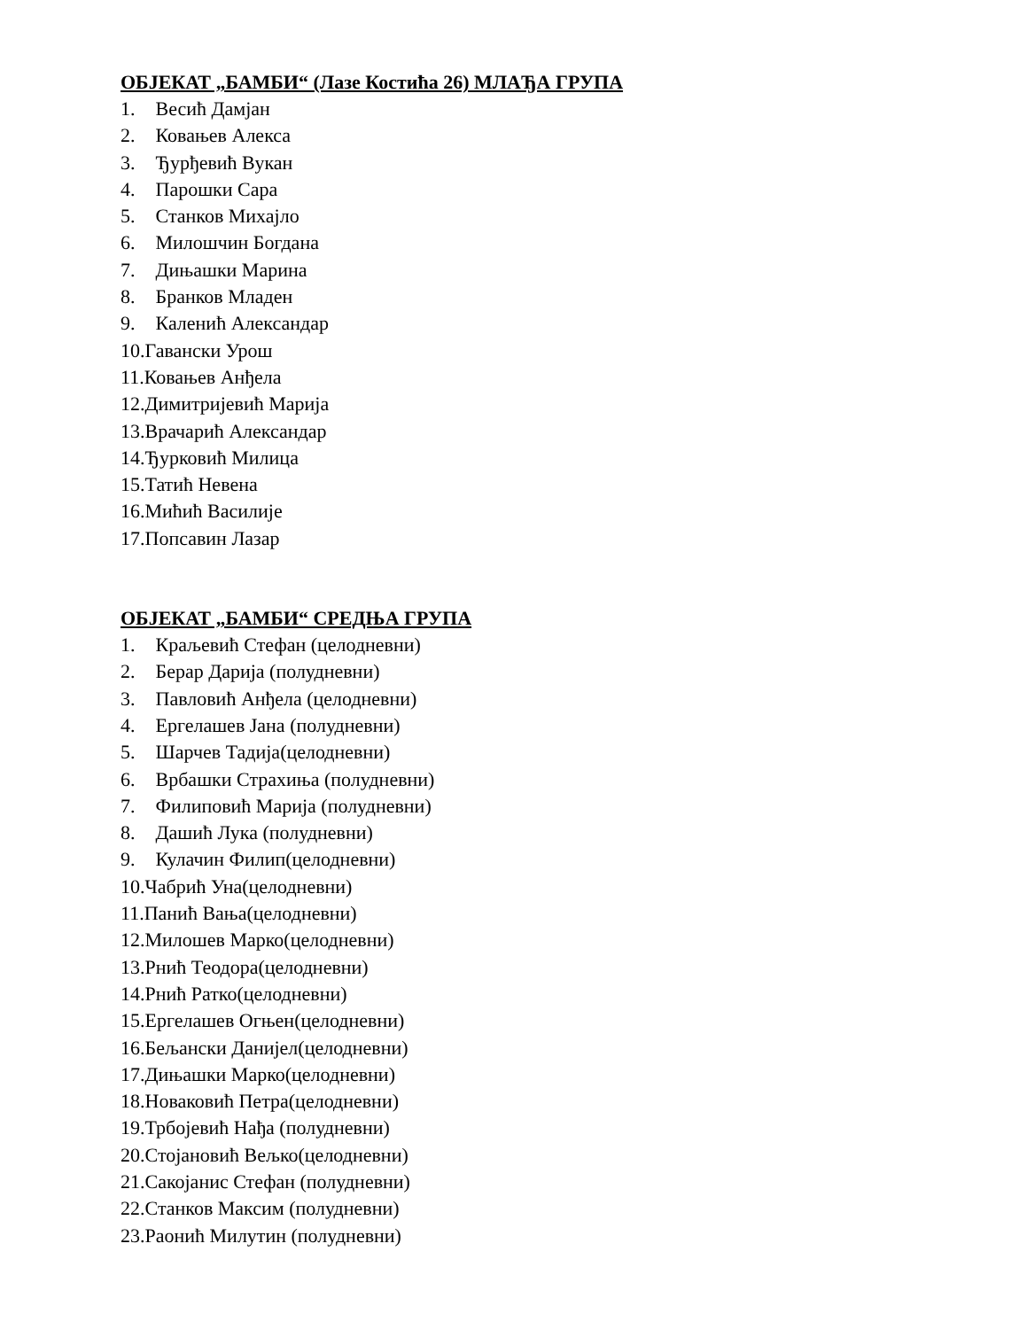ОБЈЕКАТ „БАМБИ“ (Лазе Костића 26) МЛАЂА ГРУПА
1. Весић Дамјан
2. Ковањев Алекса
3. Ђурђевић Вукан
4. Парошки Сара
5. Станков Михајло
6. Милошчин Богдана
7. Дињашки Марина
8. Бранков Младен
9. Каленић Александар
10.Гавански Урош
11.Ковањев Анђела
12.Димитријевић Марија
13.Врачарић Александар
14.Ђурковић Милица
15.Татић Невена
16.Мићић Василије
17.Попсавин Лазар
ОБЈЕКАТ „БАМБИ“ СРЕДЊА ГРУПА
1. Краљевић Стефан (целодневни)
2. Берар Дарија (полудневни)
3. Павловић Анђела (целодневни)
4. Ергелашев Јана (полудневни)
5. Шарчев Тадија(целодневни)
6. Врбашки Страхиња (полудневни)
7. Филиповић Марија (полудневни)
8. Дашић Лука (полудневни)
9. Кулачин Филип(целодневни)
10.Чабрић Уна(целодневни)
11.Панић Вања(целодневни)
12.Милошев Марко(целодневни)
13.Рнић Теодора(целодневни)
14.Рнић Ратко(целодневни)
15.Ергелашев Огњен(целодневни)
16.Бељански Данијел(целодневни)
17.Дињашки Марко(целодневни)
18.Новаковић Петра(целодневни)
19.Трбојевић Нађа (полудневни)
20.Стојановић Вељко(целодневни)
21.Сакојанис Стефан (полудневни)
22.Станков Максим (полудневни)
23.Раонић Милутин (полудневни)